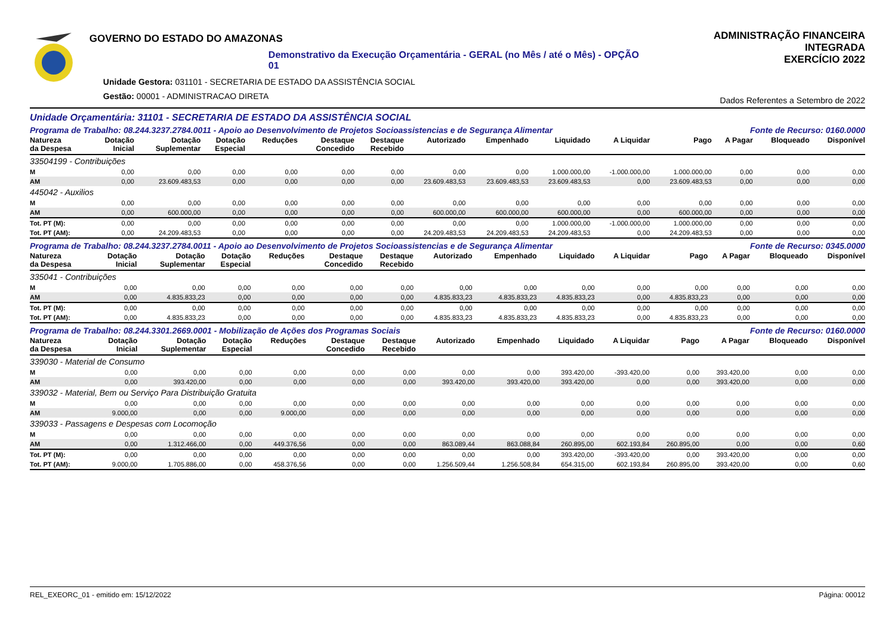GOVERNO DO ESTADO DO AMAZONAS
Demonstrativo da Execução Orçamentária - GERAL (no Mês / até o Mês) - OPÇÃO 01
Unidade Gestora: 031101 - SECRETARIA DE ESTADO DA ASSISTÊNCIA SOCIAL
Gestão: 00001 - ADMINISTRACAO DIRETA
ADMINISTRAÇÃO FINANCEIRA INTEGRADA
EXERCÍCIO 2022
Dados Referentes a Setembro de 2022
Unidade Orçamentária: 31101 - SECRETARIA DE ESTADO DA ASSISTÊNCIA SOCIAL
Programa de Trabalho: 08.244.3237.2784.0011 - Apoio ao Desenvolvimento de Projetos Socioassistencias e de Segurança Alimentar Fonte de Recurso: 0160.0000
| Natureza da Despesa | Dotação Inicial | Dotação Suplementar | Dotação Especial | Reduções | Destaque Concedido | Destaque Recebido | Autorizado | Empenhado | Liquidado | A Liquidar | Pago | A Pagar | Bloqueado | Disponível |
| --- | --- | --- | --- | --- | --- | --- | --- | --- | --- | --- | --- | --- | --- | --- |
| 33504199 - Contribuições | | | | | | | | | | | | | | |
| M | 0,00 | 0,00 | 0,00 | 0,00 | 0,00 | 0,00 | 0,00 | 0,00 | 1.000.000,00 | -1.000.000,00 | 1.000.000,00 | 0,00 | 0,00 | 0,00 |
| AM | 0,00 | 23.609.483,53 | 0,00 | 0,00 | 0,00 | 0,00 | 23.609.483,53 | 23.609.483,53 | 23.609.483,53 | 0,00 | 23.609.483,53 | 0,00 | 0,00 | 0,00 |
| 445042 - Auxilios | | | | | | | | | | | | | | |
| M | 0,00 | 0,00 | 0,00 | 0,00 | 0,00 | 0,00 | 0,00 | 0,00 | 0,00 | 0,00 | 0,00 | 0,00 | 0,00 | 0,00 |
| AM | 0,00 | 600.000,00 | 0,00 | 0,00 | 0,00 | 0,00 | 600.000,00 | 600.000,00 | 600.000,00 | 0,00 | 600.000,00 | 0,00 | 0,00 | 0,00 |
| Tot. PT (M): | 0,00 | 0,00 | 0,00 | 0,00 | 0,00 | 0,00 | 0,00 | 0,00 | 1.000.000,00 | -1.000.000,00 | 1.000.000,00 | 0,00 | 0,00 | 0,00 |
| Tot. PT (AM): | 0,00 | 24.209.483,53 | 0,00 | 0,00 | 0,00 | 0,00 | 24.209.483,53 | 24.209.483,53 | 24.209.483,53 | 0,00 | 24.209.483,53 | 0,00 | 0,00 | 0,00 |
Programa de Trabalho: 08.244.3237.2784.0011 - Apoio ao Desenvolvimento de Projetos Socioassistencias e de Segurança Alimentar Fonte de Recurso: 0345.0000
| Natureza da Despesa | Dotação Inicial | Dotação Suplementar | Dotação Especial | Reduções | Destaque Concedido | Destaque Recebido | Autorizado | Empenhado | Liquidado | A Liquidar | Pago | A Pagar | Bloqueado | Disponível |
| --- | --- | --- | --- | --- | --- | --- | --- | --- | --- | --- | --- | --- | --- | --- |
| 335041 - Contribuições | | | | | | | | | | | | | | |
| M | 0,00 | 0,00 | 0,00 | 0,00 | 0,00 | 0,00 | 0,00 | 0,00 | 0,00 | 0,00 | 0,00 | 0,00 | 0,00 | 0,00 |
| AM | 0,00 | 4.835.833,23 | 0,00 | 0,00 | 0,00 | 0,00 | 4.835.833,23 | 4.835.833,23 | 4.835.833,23 | 0,00 | 4.835.833,23 | 0,00 | 0,00 | 0,00 |
| Tot. PT (M): | 0,00 | 0,00 | 0,00 | 0,00 | 0,00 | 0,00 | 0,00 | 0,00 | 0,00 | 0,00 | 0,00 | 0,00 | 0,00 | 0,00 |
| Tot. PT (AM): | 0,00 | 4.835.833,23 | 0,00 | 0,00 | 0,00 | 0,00 | 4.835.833,23 | 4.835.833,23 | 4.835.833,23 | 0,00 | 4.835.833,23 | 0,00 | 0,00 | 0,00 |
Programa de Trabalho: 08.244.3301.2669.0001 - Mobilização de Ações dos Programas Sociais Fonte de Recurso: 0160.0000
| Natureza da Despesa | Dotação Inicial | Dotação Suplementar | Dotação Especial | Reduções | Destaque Concedido | Destaque Recebido | Autorizado | Empenhado | Liquidado | A Liquidar | Pago | A Pagar | Bloqueado | Disponível |
| --- | --- | --- | --- | --- | --- | --- | --- | --- | --- | --- | --- | --- | --- | --- |
| 339030 - Material de Consumo | | | | | | | | | | | | | | |
| M | 0,00 | 0,00 | 0,00 | 0,00 | 0,00 | 0,00 | 0,00 | 0,00 | 393.420,00 | -393.420,00 | 0,00 | 393.420,00 | 0,00 | 0,00 |
| AM | 0,00 | 393.420,00 | 0,00 | 0,00 | 0,00 | 0,00 | 393.420,00 | 393.420,00 | 393.420,00 | 0,00 | 0,00 | 393.420,00 | 0,00 | 0,00 |
| 339032 - Material, Bem ou Serviço Para Distribuição Gratuita | | | | | | | | | | | | | | |
| M | 0,00 | 0,00 | 0,00 | 0,00 | 0,00 | 0,00 | 0,00 | 0,00 | 0,00 | 0,00 | 0,00 | 0,00 | 0,00 | 0,00 |
| AM | 9.000,00 | 0,00 | 0,00 | 9.000,00 | 0,00 | 0,00 | 0,00 | 0,00 | 0,00 | 0,00 | 0,00 | 0,00 | 0,00 | 0,00 |
| 339033 - Passagens e Despesas com Locomoção | | | | | | | | | | | | | | |
| M | 0,00 | 0,00 | 0,00 | 0,00 | 0,00 | 0,00 | 0,00 | 0,00 | 0,00 | 0,00 | 0,00 | 0,00 | 0,00 | 0,00 |
| AM | 0,00 | 1.312.466,00 | 0,00 | 449.376,56 | 0,00 | 0,00 | 863.089,44 | 863.088,84 | 260.895,00 | 602.193,84 | 260.895,00 | 0,00 | 0,00 | 0,60 |
| Tot. PT (M): | 0,00 | 0,00 | 0,00 | 0,00 | 0,00 | 0,00 | 0,00 | 0,00 | 393.420,00 | -393.420,00 | 0,00 | 393.420,00 | 0,00 | 0,00 |
| Tot. PT (AM): | 9.000,00 | 1.705.886,00 | 0,00 | 458.376,56 | 0,00 | 0,00 | 1.256.509,44 | 1.256.508,84 | 654.315,00 | 602.193,84 | 260.895,00 | 393.420,00 | 0,00 | 0,60 |
REL_EXEORC_01 - emitido em: 15/12/2022 Página: 00012